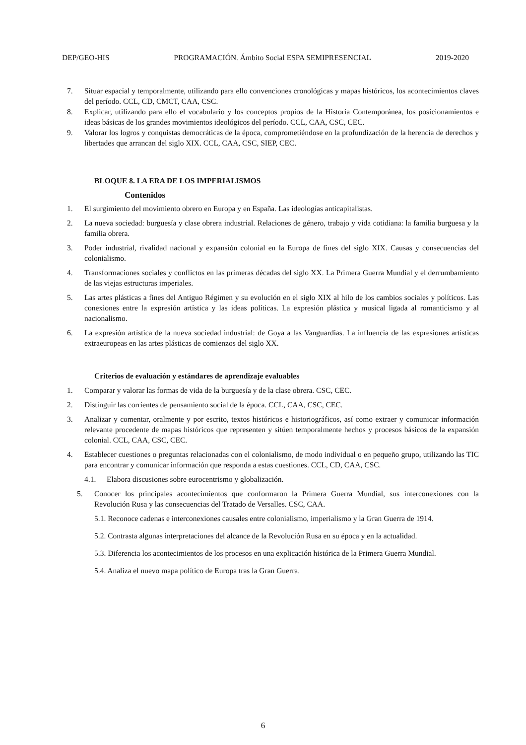DEP/GEO-HIS PROGRAMACIÓN. Ámbito Social ESPA SEMIPRESENCIAL 2019-2020
7. Situar espacial y temporalmente, utilizando para ello convenciones cronológicas y mapas históricos, los acontecimientos claves del período. CCL, CD, CMCT, CAA, CSC.
8. Explicar, utilizando para ello el vocabulario y los conceptos propios de la Historia Contemporánea, los posicionamientos e ideas básicas de los grandes movimientos ideológicos del período. CCL, CAA, CSC, CEC.
9. Valorar los logros y conquistas democráticas de la época, comprometiéndose en la profundización de la herencia de derechos y libertades que arrancan del siglo XIX. CCL, CAA, CSC, SIEP, CEC.
BLOQUE 8. LA ERA DE LOS IMPERIALISMOS
Contenidos
1. El surgimiento del movimiento obrero en Europa y en España. Las ideologías anticapitalistas.
2. La nueva sociedad: burguesía y clase obrera industrial. Relaciones de género, trabajo y vida cotidiana: la familia burguesa y la familia obrera.
3. Poder industrial, rivalidad nacional y expansión colonial en la Europa de fines del siglo XIX. Causas y consecuencias del colonialismo.
4. Transformaciones sociales y conflictos en las primeras décadas del siglo XX. La Primera Guerra Mundial y el derrumbamiento de las viejas estructuras imperiales.
5. Las artes plásticas a fines del Antiguo Régimen y su evolución en el siglo XIX al hilo de los cambios sociales y políticos. Las conexiones entre la expresión artística y las ideas políticas. La expresión plástica y musical ligada al romanticismo y al nacionalismo.
6. La expresión artística de la nueva sociedad industrial: de Goya a las Vanguardias. La influencia de las expresiones artísticas extraeuropeas en las artes plásticas de comienzos del siglo XX.
Criterios de evaluación y estándares de aprendizaje evaluables
1. Comparar y valorar las formas de vida de la burguesía y de la clase obrera. CSC, CEC.
2. Distinguir las corrientes de pensamiento social de la época. CCL, CAA, CSC, CEC.
3. Analizar y comentar, oralmente y por escrito, textos históricos e historiográficos, así como extraer y comunicar información relevante procedente de mapas históricos que representen y sitúen temporalmente hechos y procesos básicos de la expansión colonial. CCL, CAA, CSC, CEC.
4. Establecer cuestiones o preguntas relacionadas con el colonialismo, de modo individual o en pequeño grupo, utilizando las TIC para encontrar y comunicar información que responda a estas cuestiones. CCL, CD, CAA, CSC.
4.1. Elabora discusiones sobre eurocentrismo y globalización.
5. Conocer los principales acontecimientos que conformaron la Primera Guerra Mundial, sus interconexiones con la Revolución Rusa y las consecuencias del Tratado de Versalles. CSC, CAA.
5.1. Reconoce cadenas e interconexiones causales entre colonialismo, imperialismo y la Gran Guerra de 1914.
5.2. Contrasta algunas interpretaciones del alcance de la Revolución Rusa en su época y en la actualidad.
5.3. Diferencia los acontecimientos de los procesos en una explicación histórica de la Primera Guerra Mundial.
5.4. Analiza el nuevo mapa político de Europa tras la Gran Guerra.
6